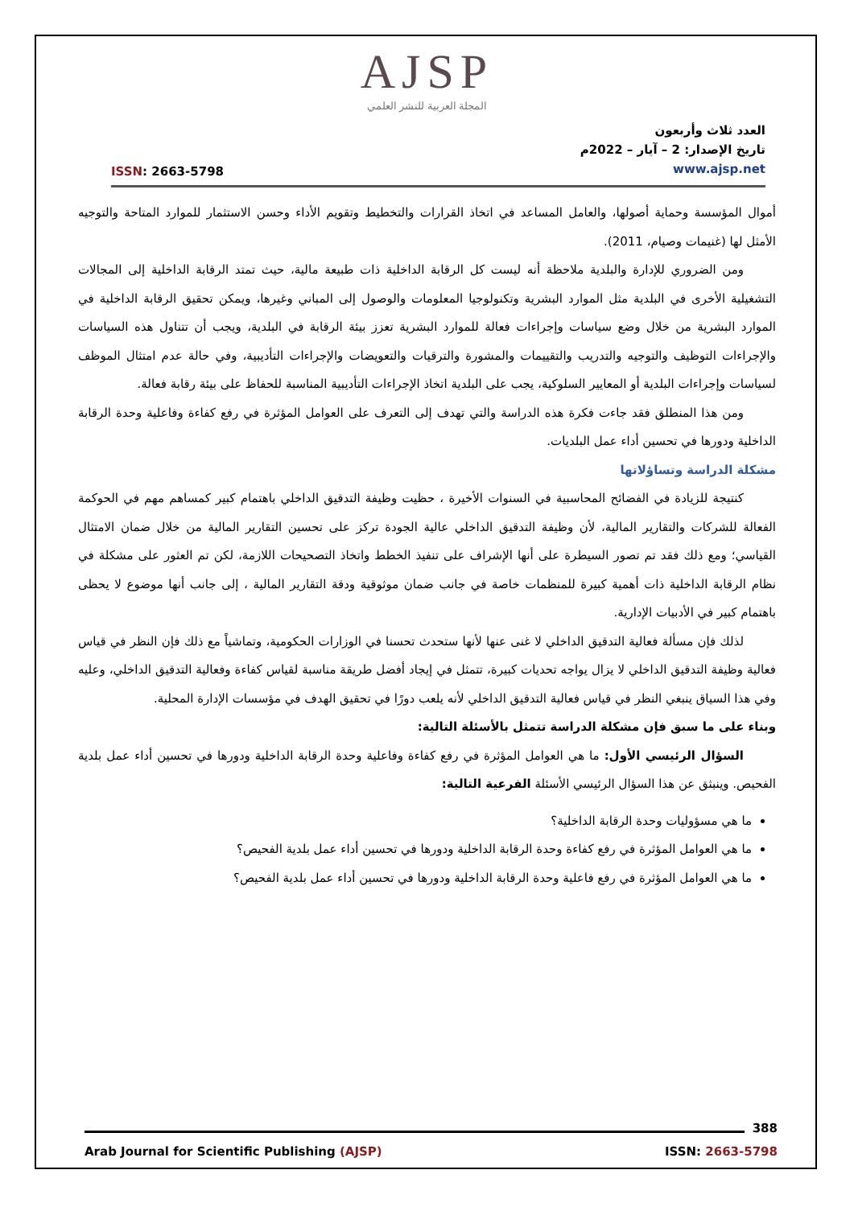AJSP
المجلة العربية للنشر العلمي
ISSN: 2663-5798
العدد ثلاث وأربعون
تاريخ الإصدار: 2 – آيار – 2022م
www.ajsp.net
أموال المؤسسة وحماية أصولها، والعامل المساعد في اتخاذ القرارات والتخطيط وتقويم الأداء وحسن الاستثمار للموارد المتاحة والتوجيه الأمثل لها (غنيمات وصيام، 2011).
ومن الضروري للإدارة والبلدية ملاحظة أنه ليست كل الرقابة الداخلية ذات طبيعة مالية، حيث تمتد الرقابة الداخلية إلى المجالات التشغيلية الأخرى في البلدية مثل الموارد البشرية وتكنولوجيا المعلومات والوصول إلى المباني وغيرها، ويمكن تحقيق الرقابة الداخلية في الموارد البشرية من خلال وضع سياسات وإجراءات فعالة للموارد البشرية تعزز بيئة الرقابة في البلدية، ويجب أن تتناول هذه السياسات والإجراءات التوظيف والتوجيه والتدريب والتقييمات والمشورة والترقيات والتعويضات والإجراءات التأديبية، وفي حالة عدم امتثال الموظف لسياسات وإجراءات البلدية أو المعايير السلوكية، يجب على البلدية اتخاذ الإجراءات التأديبية المناسبة للحفاظ على بيئة رقابة فعالة.
ومن هذا المنطلق فقد جاءت فكرة هذه الدراسة والتي تهدف إلى التعرف على العوامل المؤثرة في رفع كفاءة وفاعلية وحدة الرقابة الداخلية ودورها في تحسين أداء عمل البلديات.
مشكلة الدراسة وتساؤلاتها
كنتيجة للزيادة في الفضائح المحاسبية في السنوات الأخيرة ، حظيت وظيفة التدقيق الداخلي باهتمام كبير كمساهم مهم في الحوكمة الفعالة للشركات والتقارير المالية، لأن وظيفة التدقيق الداخلي عالية الجودة تركز على تحسين التقارير المالية من خلال ضمان الامتثال القياسي؛ ومع ذلك فقد تم تصور السيطرة على أنها الإشراف على تنفيذ الخطط واتخاذ التصحيحات اللازمة، لكن تم العثور على مشكلة في نظام الرقابة الداخلية ذات أهمية كبيرة للمنظمات خاصة في جانب ضمان موثوقية ودقة التقارير المالية ، إلى جانب أنها موضوع لا يحظى باهتمام كبير في الأدبيات الإدارية.
لذلك فإن مسألة فعالية التدقيق الداخلي لا غنى عنها لأنها ستحدث تحسنا في الوزارات الحكومية، وتماشياً مع ذلك فإن النظر في قياس فعالية وظيفة التدقيق الداخلي لا يزال يواجه تحديات كبيرة، تتمثل في إيجاد أفضل طريقة مناسبة لقياس كفاءة وفعالية التدقيق الداخلي، وعليه وفي هذا السياق ينبغي النظر في قياس فعالية التدقيق الداخلي لأنه يلعب دورًا في تحقيق الهدف في مؤسسات الإدارة المحلية.
وبناء على ما سبق فإن مشكلة الدراسة تتمثل بالأسئلة التالية:
السؤال الرئيسي الأول: ما هي العوامل المؤثرة في رفع كفاءة وفاعلية وحدة الرقابة الداخلية ودورها في تحسين أداء عمل بلدية الفحيص. وينبثق عن هذا السؤال الرئيسي الأسئلة الفرعية التالية:
ما هي مسؤوليات وحدة الرقابة الداخلية؟
ما هي العوامل المؤثرة في رفع كفاءة وحدة الرقابة الداخلية ودورها في تحسين أداء عمل بلدية الفحيص؟
ما هي العوامل المؤثرة في رفع فاعلية وحدة الرقابة الداخلية ودورها في تحسين أداء عمل بلدية الفحيص؟
388
Arab Journal for Scientific Publishing (AJSP)
ISSN: 2663-5798